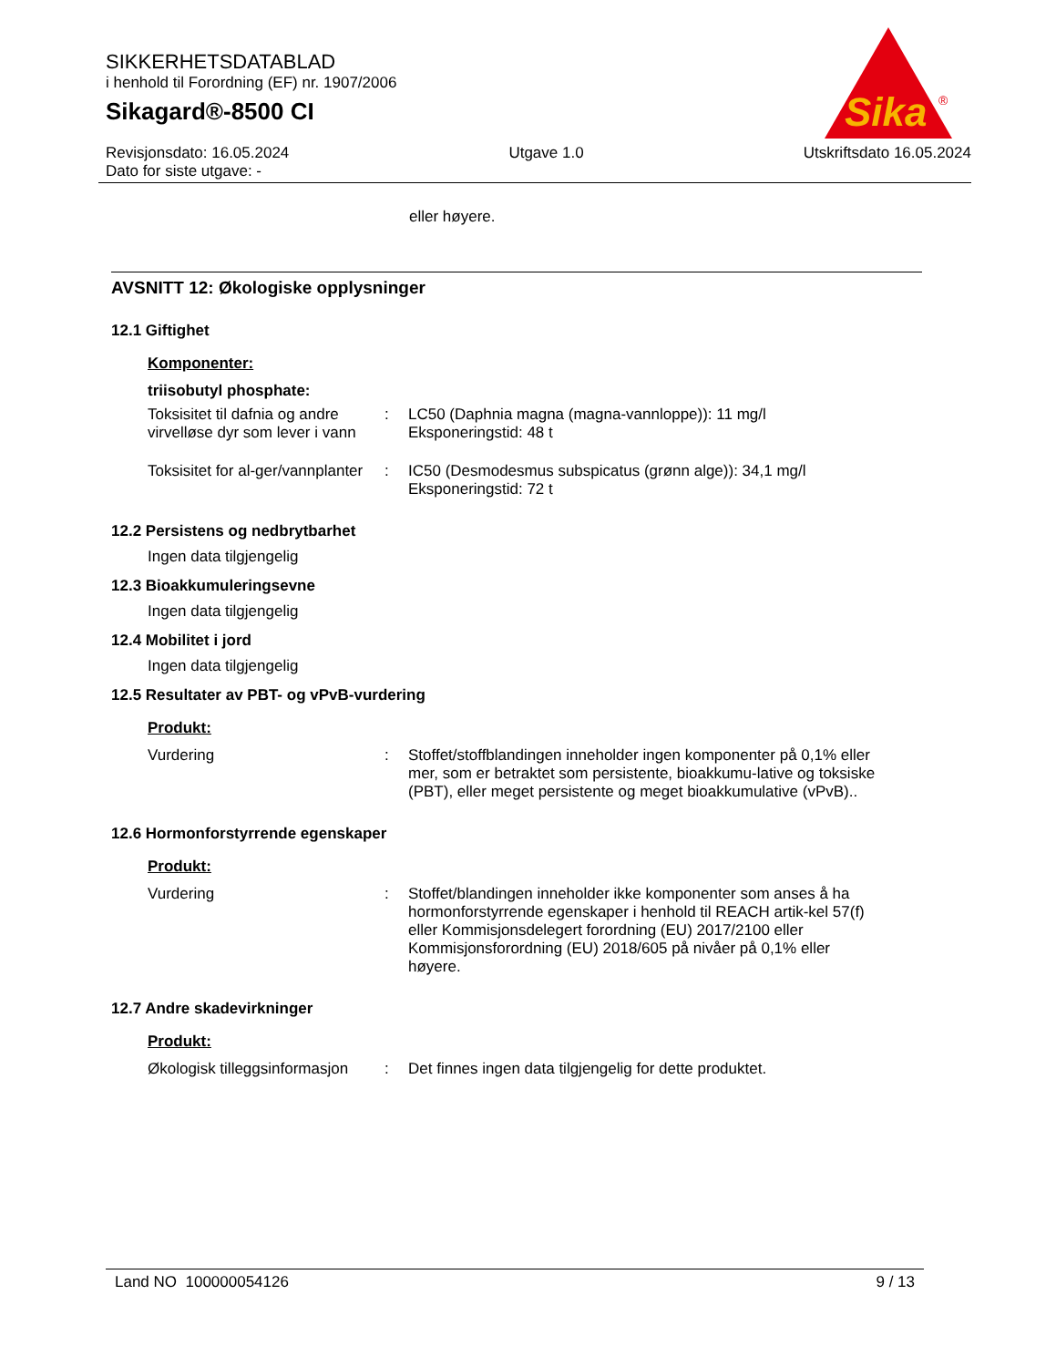SIKKERHETSDATABLAD
i henhold til Forordning (EF) nr. 1907/2006
Sikagard®-8500 CI
Revisjonsdato: 16.05.2024
Dato for siste utgave: -
Utgave 1.0 Utskriftsdato 16.05.2024
Sika
®
eller høyere.
AVSNITT 12: Økologiske opplysninger
12.1 Giftighet
Komponenter:
triisobutyl phosphate:
Toksisitet til dafnia og andre virvelløse dyr som lever i vann
: LC50 (Daphnia magna (magna-vannloppe)): 11 mg/l
Eksponeringstid: 48 t
Toksisitet for al-ger/vannplanter
: IC50 (Desmodesmus subspicatus (grønn alge)): 34,1 mg/l
Eksponeringstid: 72 t
12.2 Persistens og nedbrytbarhet
Ingen data tilgjengelig
12.3 Bioakkumuleringsevne
Ingen data tilgjengelig
12.4 Mobilitet i jord
Ingen data tilgjengelig
12.5 Resultater av PBT- og vPvB-vurdering
Produkt:
Vurdering : Stoffet/stoffblandingen inneholder ingen komponenter på 0,1% eller mer, som er betraktet som persistente, bioakkumu-lative og toksiske (PBT), eller meget persistente og meget bioakkumulative (vPvB)..
12.6 Hormonforstyrrende egenskaper
Produkt:
Vurdering : Stoffet/blandingen inneholder ikke komponenter som anses å ha hormonforstyrrende egenskaper i henhold til REACH artik-kel 57(f) eller Kommisjonsdelegert forordning (EU) 2017/2100 eller Kommisjonsforordning (EU) 2018/605 på nivåer på 0,1% eller høyere.
12.7 Andre skadevirkninger
Produkt:
Økologisk tilleggsinformasjon
: Det finnes ingen data tilgjengelig for dette produktet.
Land NO 100000054126 9 / 13